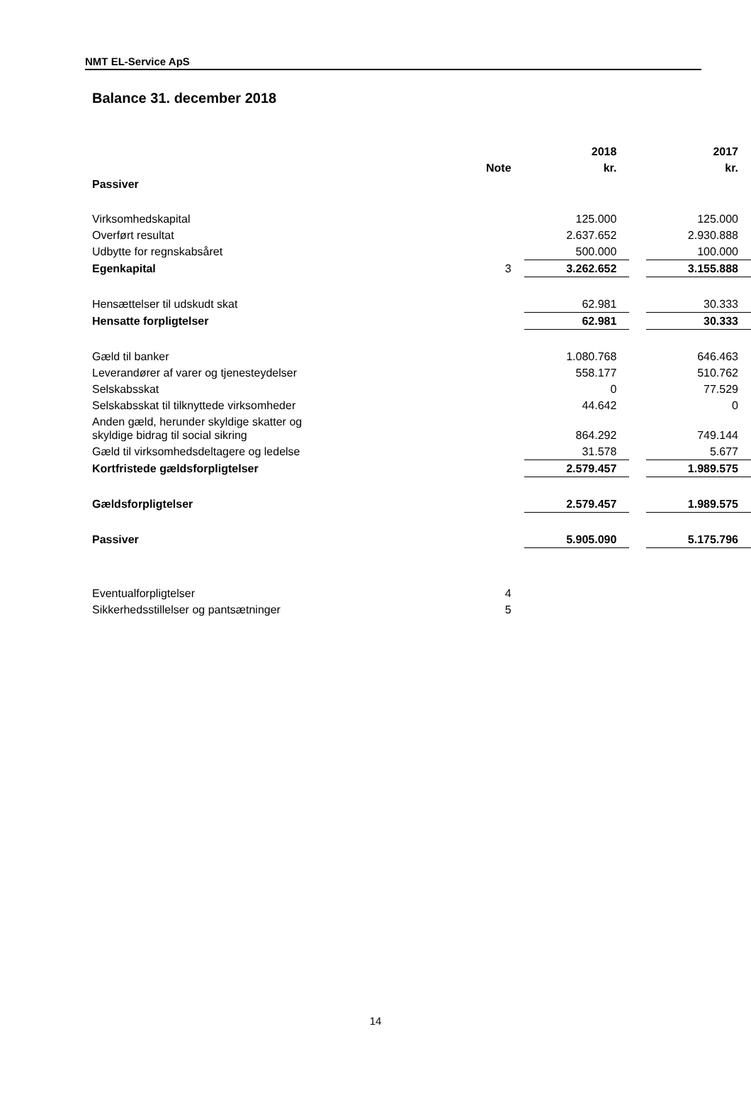NMT EL-Service ApS
Balance 31. december 2018
| | | | 2018 | | 2017 |
| --- | --- | --- | --- | --- | --- |
| | Note | | kr. | | kr. |
| Passiver | | | | | |
| Virksomhedskapital | | | 125.000 | | 125.000 |
| Overført resultat | | | 2.637.652 | | 2.930.888 |
| Udbytte for regnskabsåret | | | 500.000 | | 100.000 |
| Egenkapital | 3 | | 3.262.652 | | 3.155.888 |
| Hensættelser til udskudt skat | | | 62.981 | | 30.333 |
| Hensatte forpligtelser | | | 62.981 | | 30.333 |
| Gæld til banker | | | 1.080.768 | | 646.463 |
| Leverandører af varer og tjenesteydelser | | | 558.177 | | 510.762 |
| Selskabsskat | | | 0 | | 77.529 |
| Selskabsskat til tilknyttede virksomheder | | | 44.642 | | 0 |
| Anden gæld, herunder skyldige skatter og skyldige bidrag til social sikring | | | 864.292 | | 749.144 |
| Gæld til virksomhedsdeltagere og ledelse | | | 31.578 | | 5.677 |
| Kortfristede gældsforpligtelser | | | 2.579.457 | | 1.989.575 |
| Gældsforpligtelser | | | 2.579.457 | | 1.989.575 |
| Passiver | | | 5.905.090 | | 5.175.796 |
| Eventualforpligtelser | 4 | | | | |
| Sikkerhedsstillelser og pantsætninger | 5 | | | | |
14